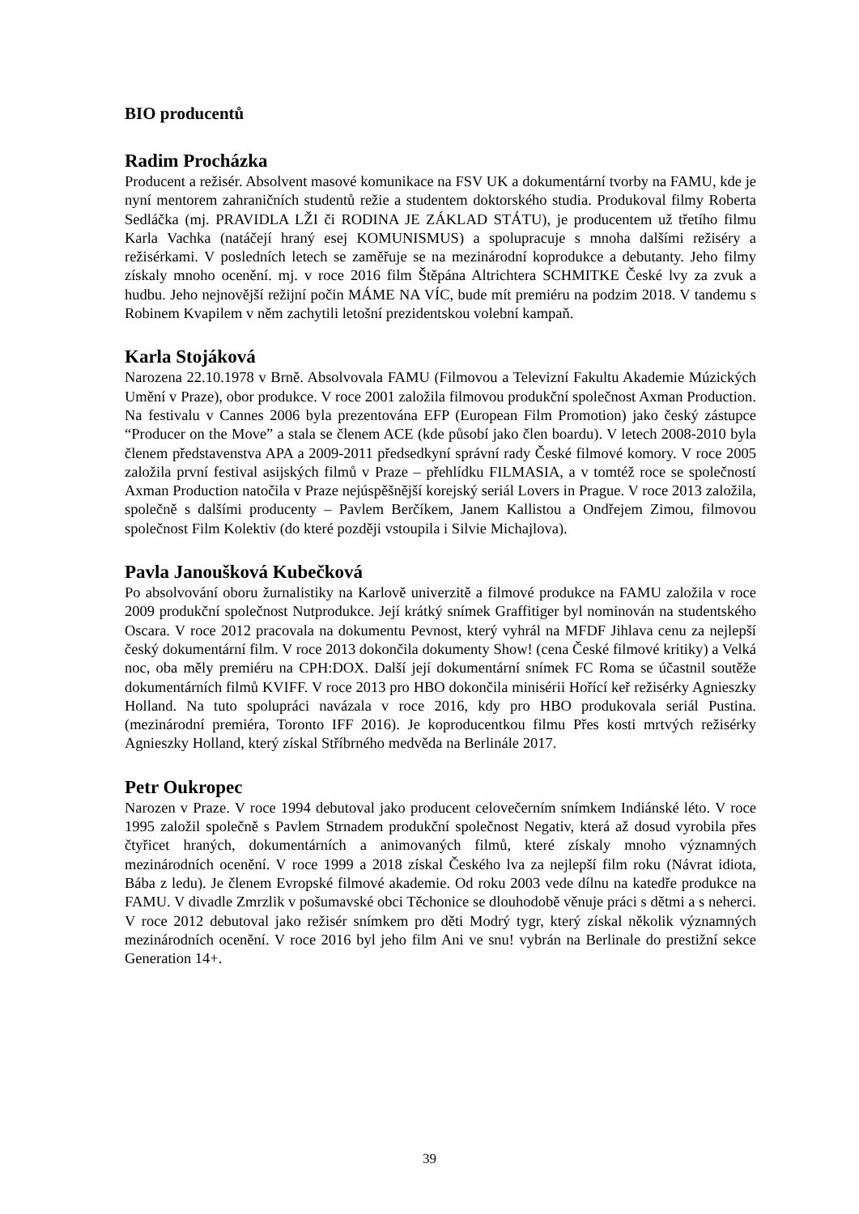BIO producentů
Radim Procházka
Producent a režisér. Absolvent masové komunikace na FSV UK a dokumentární tvorby na FAMU, kde je nyní mentorem zahraničních studentů režie a studentem doktorského studia. Produkoval filmy Roberta Sedláčka (mj. PRAVIDLA LŽI či RODINA JE ZÁKLAD STÁTU), je producentem už třetího filmu Karla Vachka (natáčejí hraný esej KOMUNISMUS) a spolupracuje s mnoha dalšími režiséry a režisérkami. V posledních letech se zaměřuje se na mezinárodní koprodukce a debutanty. Jeho filmy získaly mnoho ocenění. mj. v roce 2016 film Štěpána Altrichtera SCHMITKE České lvy za zvuk a hudbu. Jeho nejnovější režijní počin MÁME NA VÍC, bude mít premiéru na podzim 2018. V tandemu s Robinem Kvapilem v něm zachytili letošní prezidentskou volební kampaň.
Karla Stojáková
Narozena 22.10.1978 v Brně. Absolvovala FAMU (Filmovou a Televizní Fakultu Akademie Múzických Umění v Praze), obor produkce. V roce 2001 založila filmovou produkční společnost Axman Production. Na festivalu v Cannes 2006 byla prezentována EFP (European Film Promotion) jako český zástupce “Producer on the Move” a stala se členem ACE (kde působí jako člen boardu). V letech 2008-2010 byla členem představenstva APA a 2009-2011 předsedkyní správní rady České filmové komory. V roce 2005 založila první festival asijských filmů v Praze – přehlídku FILMASIA, a v tomtéž roce se společností Axman Production natočila v Praze nejúspěšnější korejský seriál Lovers in Prague. V roce 2013 založila, společně s dalšími producenty – Pavlem Berčíkem, Janem Kallistou a Ondřejem Zimou, filmovou společnost Film Kolektiv (do které později vstoupila i Silvie Michajlova).
Pavla Janoušková Kubečková
Po absolvování oboru žurnalistiky na Karlově univerzitě a filmové produkce na FAMU založila v roce 2009 produkční společnost Nutprodukce. Její krátký snímek Graffitiger byl nominován na studentského Oscara. V roce 2012 pracovala na dokumentu Pevnost, který vyhrál na MFDF Jihlava cenu za nejlepší český dokumentární film. V roce 2013 dokončila dokumenty Show! (cena České filmové kritiky) a Velká noc, oba měly premiéru na CPH:DOX. Další její dokumentární snímek FC Roma se účastnil soutěže dokumentárních filmů KVIFF. V roce 2013 pro HBO dokončila minisérii Hořící keř režisérky Agnieszky Holland. Na tuto spolupráci navázala v roce 2016, kdy pro HBO produkovala seriál Pustina. (mezinárodní premiéra, Toronto IFF 2016). Je koproducentkou filmu Přes kosti mrtvých režisérky Agnieszky Holland, který získal Stříbrného medvěda na Berlinále 2017.
Petr Oukropec
Narozen v Praze. V roce 1994 debutoval jako producent celovečerním snímkem Indiánské léto. V roce 1995 založil společně s Pavlem Strnadem produkční společnost Negativ, která až dosud vyrobila přes čtyřicet hraných, dokumentárních a animovaných filmů, které získaly mnoho významných mezinárodních ocenění. V roce 1999 a 2018 získal Českého lva za nejlepší film roku (Návrat idiota, Bába z ledu). Je členem Evropské filmové akademie. Od roku 2003 vede dílnu na katedře produkce na FAMU. V divadle Zmrzlik v pošumavské obci Těchonice se dlouhodobě věnuje práci s dětmi a s neherci. V roce 2012 debutoval jako režisér snímkem pro děti Modrý tygr, který získal několik významných mezinárodních ocenění. V roce 2016 byl jeho film Ani ve snu! vybrán na Berlinale do prestižní sekce Generation 14+.
39